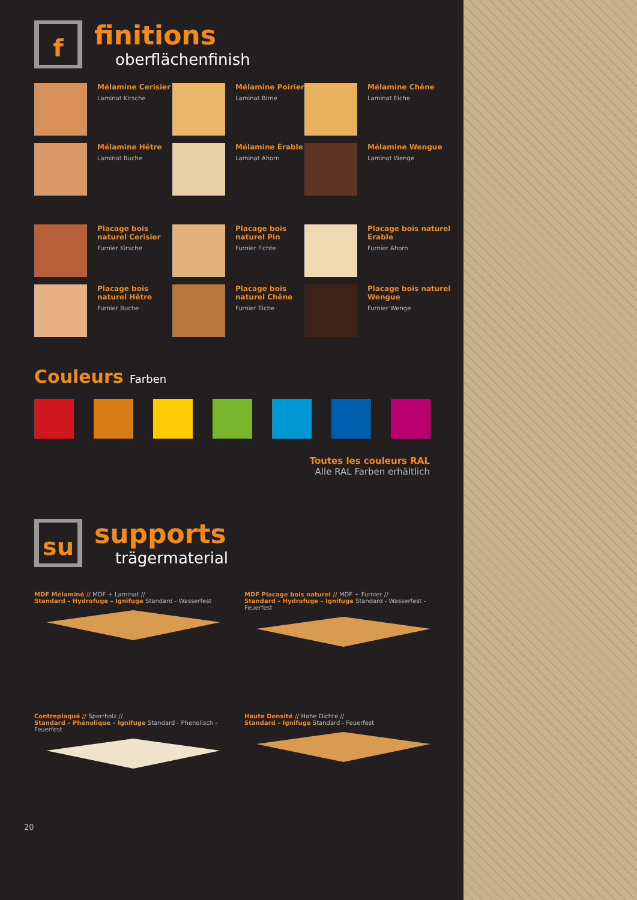f
finitions
oberflächenfinish
Mélamine Cerisier
Laminat Kirsche
Mélamine Poirier
Laminat Birne
Mélamine Chêne
Laminat Eiche
Mélamine Hêtre
Laminat Buche
Mélamine Érable
Laminat Ahorn
Mélamine Wengue
Laminat Wenge
Placage bois naturel Cerisier
Furnier Kirsche
Placage bois naturel Pin
Furnier Fichte
Placage bois naturel Érable
Furnier Ahorn
Placage bois naturel Hêtre
Furnier Buche
Placage bois naturel Chêne
Furnier Eiche
Placage bois naturel Wengue
Furnier Wenge
Couleurs Farben
Toutes les couleurs RAL
Alle RAL Farben erhältlich
su
supports
trägermaterial
MDF Mélaminé // MDF + Laminat //
Standard – Hydrofuge – Ignifuge Standard - Wasserfest
MDF Placage bois naturel // MDF + Furnier //
Standard – Hydrofuge – Ignifuge Standard - Wasserfest - Feuerfest
Contreplaqué // Sperrholz //
Standard – Phénolique – Ignifuge Standard - Phenolisch - Feuerfest
Haute Densité // Hohe Dichte //
Standard – Ignifuge Standard - Feuerfest
20